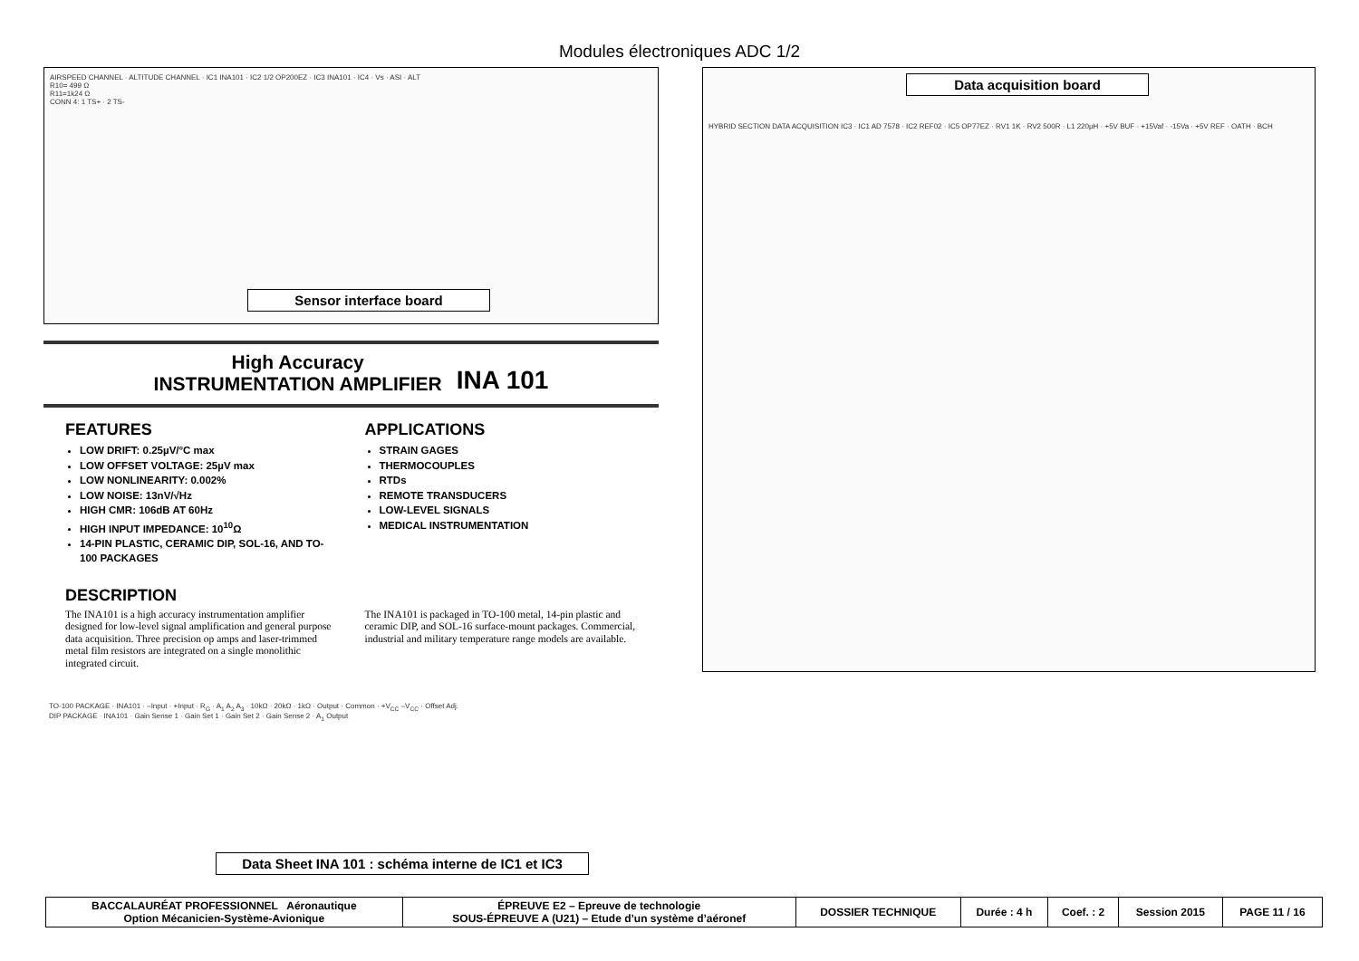Modules électroniques ADC 1/2
AIRSPEED CHANNEL · ALTITUDE CHANNEL · IC1 INA101 · IC2 1/2 OP200EZ · IC3 INA101 · IC4 · Vs · ASI · ALT
R10= 499 Ω
R11=1k24 Ω
CONN 4: 1 TS+ · 2 TS-
Sensor interface board
High Accuracy
INSTRUMENTATION AMPLIFIER
INA 101
FEATURES
LOW DRIFT: 0.25µV/°C max
LOW OFFSET VOLTAGE: 25µV max
LOW NONLINEARITY: 0.002%
LOW NOISE: 13nV/√Hz
HIGH CMR: 106dB AT 60Hz
HIGH INPUT IMPEDANCE: 10<sup>10</sup>Ω
14-PIN PLASTIC, CERAMIC DIP, SOL-16, AND TO-100 PACKAGES
APPLICATIONS
STRAIN GAGES
THERMOCOUPLES
RTDs
REMOTE TRANSDUCERS
LOW-LEVEL SIGNALS
MEDICAL INSTRUMENTATION
DESCRIPTION
The INA101 is a high accuracy instrumentation amplifier designed for low-level signal amplification and general purpose data acquisition. Three precision op amps and laser-trimmed metal film resistors are integrated on a single monolithic integrated circuit.
The INA101 is packaged in TO-100 metal, 14-pin plastic and ceramic DIP, and SOL-16 surface-mount packages. Commercial, industrial and military temperature range models are available.
TO-100 PACKAGE · INA101 · –Input · +Input · R<sub>G</sub> · A<sub>1</sub> A<sub>2</sub> A<sub>3</sub> · 10kΩ · 20kΩ · 1kΩ · Output · Common · +V<sub>CC</sub> –V<sub>CC</sub> · Offset Adj.
DIP PACKAGE · INA101 · Gain Sense 1 · Gain Set 1 · Gain Set 2 · Gain Sense 2 · A<sub>1</sub> Output
Data Sheet INA 101 : schéma interne de IC1 et IC3
Data acquisition board
HYBRID SECTION DATA ACQUISITION IC3 · IC1 AD 7578 · IC2 REF02 · IC5 OP77EZ · RV1 1K · RV2 500R · L1 220µH · +5V BUF · +15Vaf · -15Va · +5V REF · OATH · BCH
| BACCALAURÉAT PROFESSIONNEL Aéronautique Option Mécanicien-Système-Avionique | ÉPREUVE E2 – Epreuve de technologie SOUS-ÉPREUVE A (U21) – Etude d’un système d’aéronef | DOSSIER TECHNIQUE | Durée : 4 h | Coef. : 2 | Session 2015 | PAGE 11 / 16 |